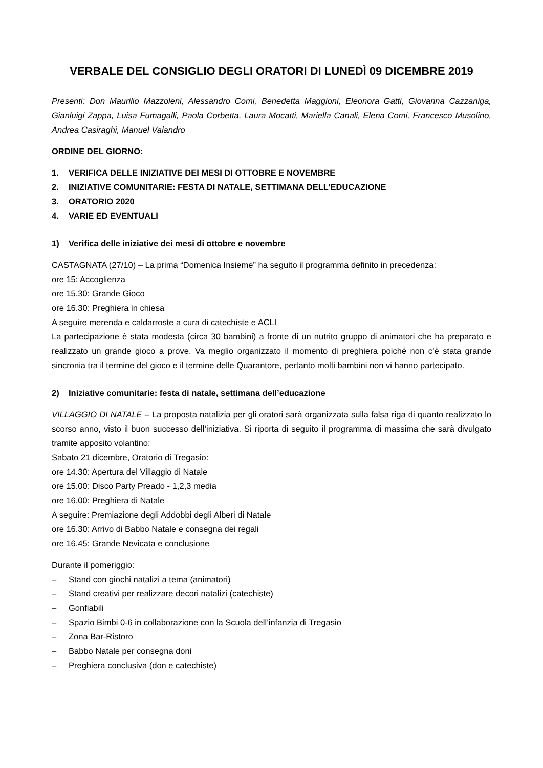VERBALE DEL CONSIGLIO DEGLI ORATORI DI LUNEDÌ 09 DICEMBRE 2019
Presenti: Don Maurilio Mazzoleni, Alessandro Comi, Benedetta Maggioni, Eleonora Gatti, Giovanna Cazzaniga, Gianluigi Zappa, Luisa Fumagalli, Paola Corbetta, Laura Mocatti, Mariella Canali, Elena Comi, Francesco Musolino, Andrea Casiraghi, Manuel Valandro
ORDINE DEL GIORNO:
1. VERIFICA DELLE INIZIATIVE DEI MESI DI OTTOBRE E NOVEMBRE
2. INIZIATIVE COMUNITARIE: FESTA DI NATALE, SETTIMANA DELL’EDUCAZIONE
3. ORATORIO 2020
4. VARIE ED EVENTUALI
1) Verifica delle iniziative dei mesi di ottobre e novembre
CASTAGNATA (27/10) – La prima “Domenica Insieme” ha seguito il programma definito in precedenza:
ore 15: Accoglienza
ore 15.30: Grande Gioco
ore 16.30: Preghiera in chiesa
A seguire merenda e caldarroste a cura di catechiste e ACLI
La partecipazione è stata modesta (circa 30 bambini) a fronte di un nutrito gruppo di animatori che ha preparato e realizzato un grande gioco a prove. Va meglio organizzato il momento di preghiera poiché non c’è stata grande sincronia tra il termine del gioco e il termine delle Quarantore, pertanto molti bambini non vi hanno partecipato.
2) Iniziative comunitarie: festa di natale, settimana dell’educazione
VILLAGGIO DI NATALE – La proposta natalizia per gli oratori sarà organizzata sulla falsa riga di quanto realizzato lo scorso anno, visto il buon successo dell’iniziativa. Si riporta di seguito il programma di massima che sarà divulgato tramite apposito volantino:
Sabato 21 dicembre, Oratorio di Tregasio:
ore 14.30: Apertura del Villaggio di Natale
ore 15.00: Disco Party Preado - 1,2,3 media
ore 16.00: Preghiera di Natale
A seguire: Premiazione degli Addobbi degli Alberi di Natale
ore 16.30: Arrivo di Babbo Natale e consegna dei regali
ore 16.45: Grande Nevicata e conclusione
Durante il pomeriggio:
– Stand con giochi natalizi a tema (animatori)
– Stand creativi per realizzare decori natalizi (catechiste)
– Gonfiabili
– Spazio Bimbi 0-6 in collaborazione con la Scuola dell’infanzia di Tregasio
– Zona Bar-Ristoro
– Babbo Natale per consegna doni
– Preghiera conclusiva (don e catechiste)